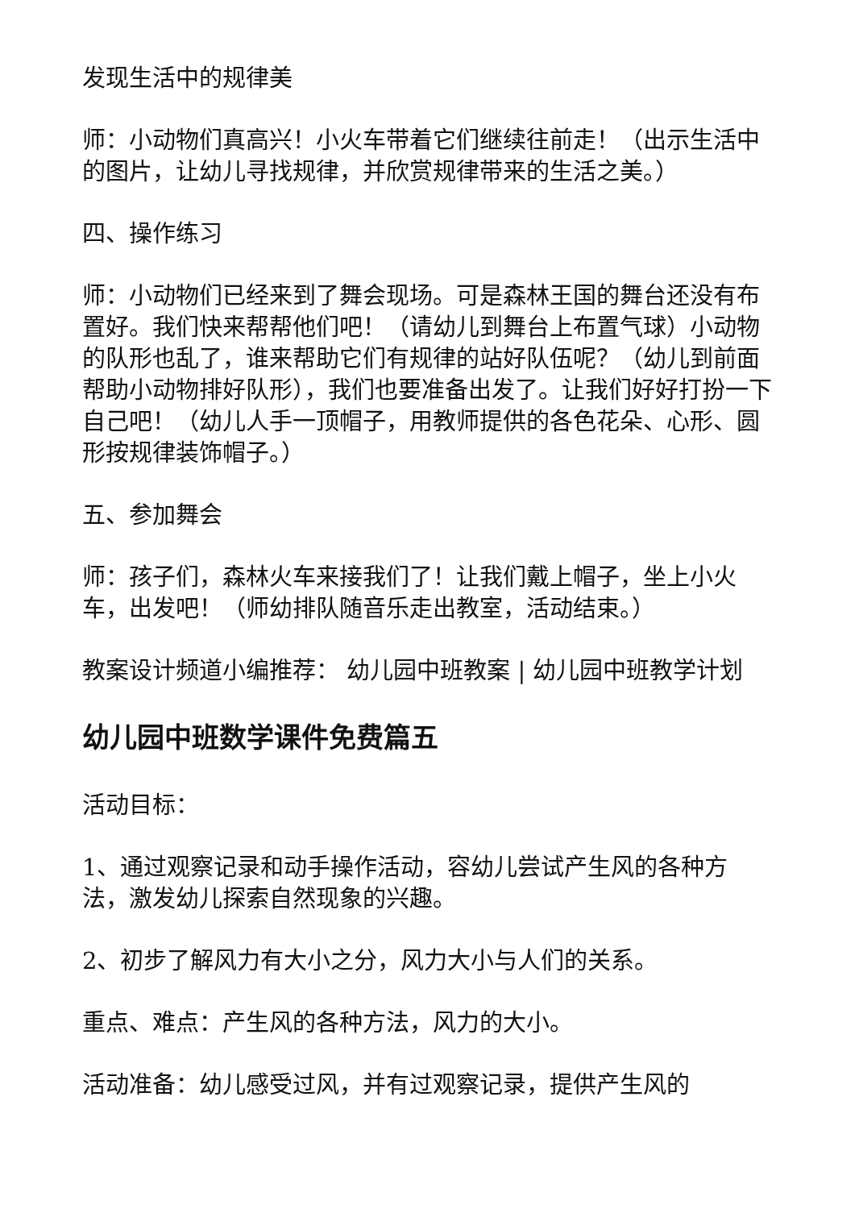发现生活中的规律美
师：小动物们真高兴！小火车带着它们继续往前走！（出示生活中的图片，让幼儿寻找规律，并欣赏规律带来的生活之美。）
四、操作练习
师：小动物们已经来到了舞会现场。可是森林王国的舞台还没有布置好。我们快来帮帮他们吧！（请幼儿到舞台上布置气球）小动物的队形也乱了，谁来帮助它们有规律的站好队伍呢？（幼儿到前面帮助小动物排好队形），我们也要准备出发了。让我们好好打扮一下自己吧！（幼儿人手一顶帽子，用教师提供的各色花朵、心形、圆形按规律装饰帽子。）
五、参加舞会
师：孩子们，森林火车来接我们了！让我们戴上帽子，坐上小火车，出发吧！（师幼排队随音乐走出教室，活动结束。）
教案设计频道小编推荐： 幼儿园中班教案 | 幼儿园中班教学计划
幼儿园中班数学课件免费篇五
活动目标：
1、通过观察记录和动手操作活动，容幼儿尝试产生风的各种方法，激发幼儿探索自然现象的兴趣。
2、初步了解风力有大小之分，风力大小与人们的关系。
重点、难点：产生风的各种方法，风力的大小。
活动准备：幼儿感受过风，并有过观察记录，提供产生风的